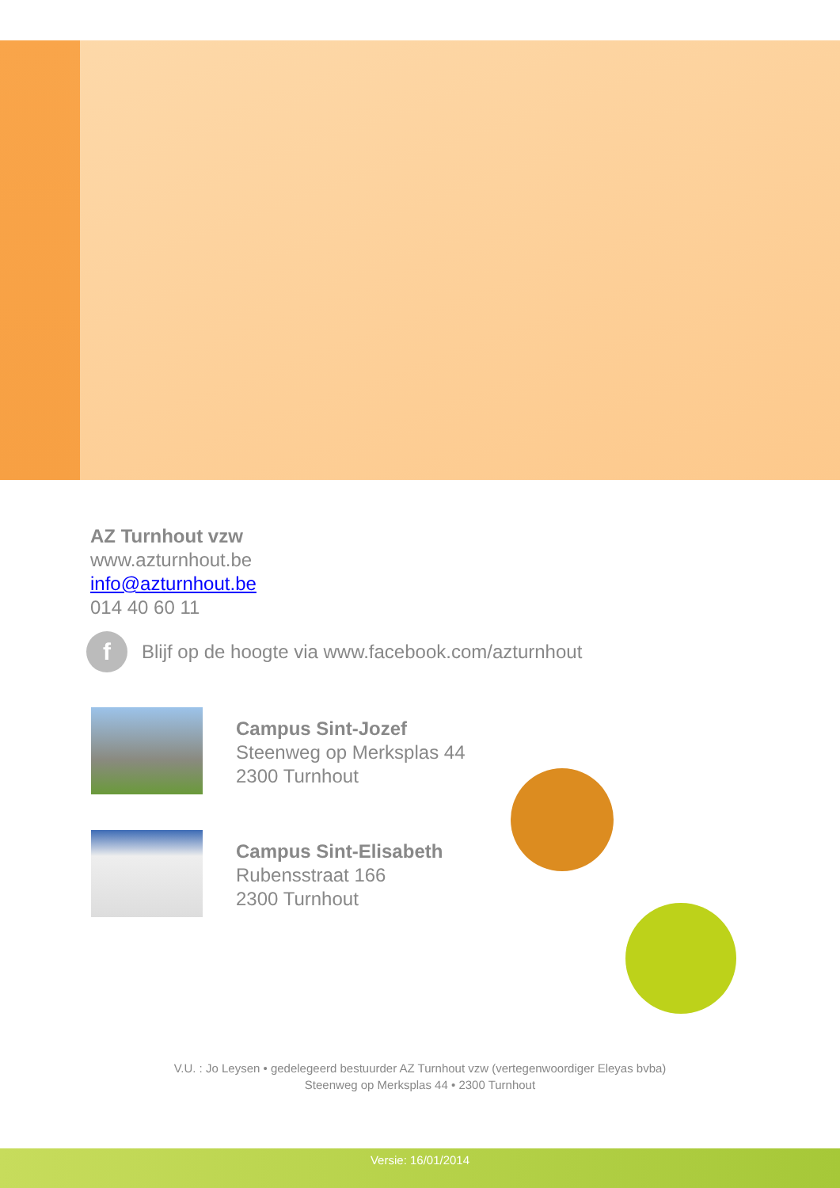AZ Turnhout vzw
www.azturnhout.be
info@azturnhout.be
014 40 60 11
f Blijf op de hoogte via www.facebook.com/azturnhout
Campus Sint-Jozef
Steenweg op Merksplas 44
2300 Turnhout
Campus Sint-Elisabeth
Rubensstraat 166
2300 Turnhout
V.U. : Jo Leysen • gedelegeerd bestuurder AZ Turnhout vzw (vertegenwoordiger Eleyas bvba)
Steenweg op Merksplas 44 • 2300 Turnhout
Versie: 16/01/2014